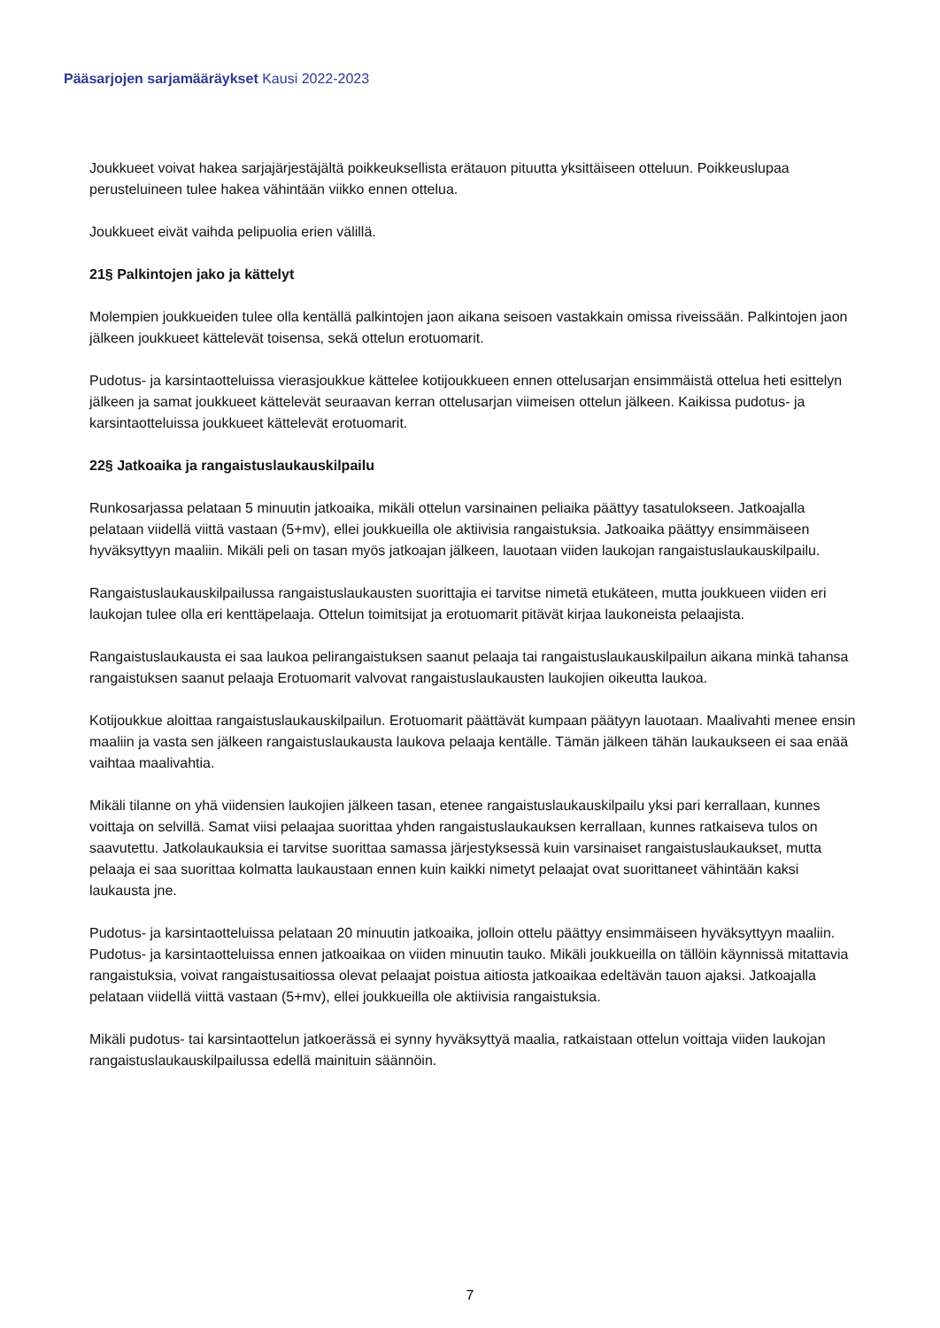Pääsarjojen sarjamääräykset Kausi 2022-2023
Joukkueet voivat hakea sarjajärjestäjältä poikkeuksellista erätauon pituutta yksittäiseen otteluun. Poikkeuslupaa perusteluineen tulee hakea vähintään viikko ennen ottelua.
Joukkueet eivät vaihda pelipuolia erien välillä.
21§ Palkintojen jako ja kättelyt
Molempien joukkueiden tulee olla kentällä palkintojen jaon aikana seisoen vastakkain omissa riveissään. Palkintojen jaon jälkeen joukkueet kättelevät toisensa, sekä ottelun erotuomarit.
Pudotus- ja karsintaotteluissa vierasjoukkue kättelee kotijoukkueen ennen ottelusarjan ensimmäistä ottelua heti esittelyn jälkeen ja samat joukkueet kättelevät seuraavan kerran ottelusarjan viimeisen ottelun jälkeen. Kaikissa pudotus- ja karsintaotteluissa joukkueet kättelevät erotuomarit.
22§ Jatkoaika ja rangaistuslaukauskilpailu
Runkosarjassa pelataan 5 minuutin jatkoaika, mikäli ottelun varsinainen peliaika päättyy tasatulokseen. Jatkoajalla pelataan viidellä viittä vastaan (5+mv), ellei joukkueilla ole aktiivisia rangaistuksia. Jatkoaika päättyy ensimmäiseen hyväksyttyyn maaliin. Mikäli peli on tasan myös jatkoajan jälkeen, lauotaan viiden laukojan rangaistuslaukauskilpailu.
Rangaistuslaukauskilpailussa rangaistuslaukausten suorittajia ei tarvitse nimetä etukäteen, mutta joukkueen viiden eri laukojan tulee olla eri kenttäpelaaja. Ottelun toimitsijat ja erotuomarit pitävät kirjaa laukoneista pelaajista.
Rangaistuslaukausta ei saa laukoa pelirangaistuksen saanut pelaaja tai rangaistuslaukauskilpailun aikana minkä tahansa rangaistuksen saanut pelaaja Erotuomarit valvovat rangaistuslaukausten laukojien oikeutta laukoa.
Kotijoukkue aloittaa rangaistuslaukauskilpailun. Erotuomarit päättävät kumpaan päätyyn lauotaan. Maalivahti menee ensin maaliin ja vasta sen jälkeen rangaistuslaukausta laukova pelaaja kentälle. Tämän jälkeen tähän laukaukseen ei saa enää vaihtaa maalivahtia.
Mikäli tilanne on yhä viidensien laukojien jälkeen tasan, etenee rangaistuslaukauskilpailu yksi pari kerrallaan, kunnes voittaja on selvillä. Samat viisi pelaajaa suorittaa yhden rangaistuslaukauksen kerrallaan, kunnes ratkaiseva tulos on saavutettu. Jatkolaukauksia ei tarvitse suorittaa samassa järjestyksessä kuin varsinaiset rangaistuslaukaukset, mutta pelaaja ei saa suorittaa kolmatta laukaustaan ennen kuin kaikki nimetyt pelaajat ovat suorittaneet vähintään kaksi laukausta jne.
Pudotus- ja karsintaotteluissa pelataan 20 minuutin jatkoaika, jolloin ottelu päättyy ensimmäiseen hyväksyttyyn maaliin. Pudotus- ja karsintaotteluissa ennen jatkoaikaa on viiden minuutin tauko. Mikäli joukkueilla on tällöin käynnissä mitattavia rangaistuksia, voivat rangaistusaitiossa olevat pelaajat poistua aitiosta jatkoaikaa edeltävän tauon ajaksi. Jatkoajalla pelataan viidellä viittä vastaan (5+mv), ellei joukkueilla ole aktiivisia rangaistuksia.
Mikäli pudotus- tai karsintaottelun jatkoerässä ei synny hyväksyttyä maalia, ratkaistaan ottelun voittaja viiden laukojan rangaistuslaukauskilpailussa edellä mainituin säännöin.
7